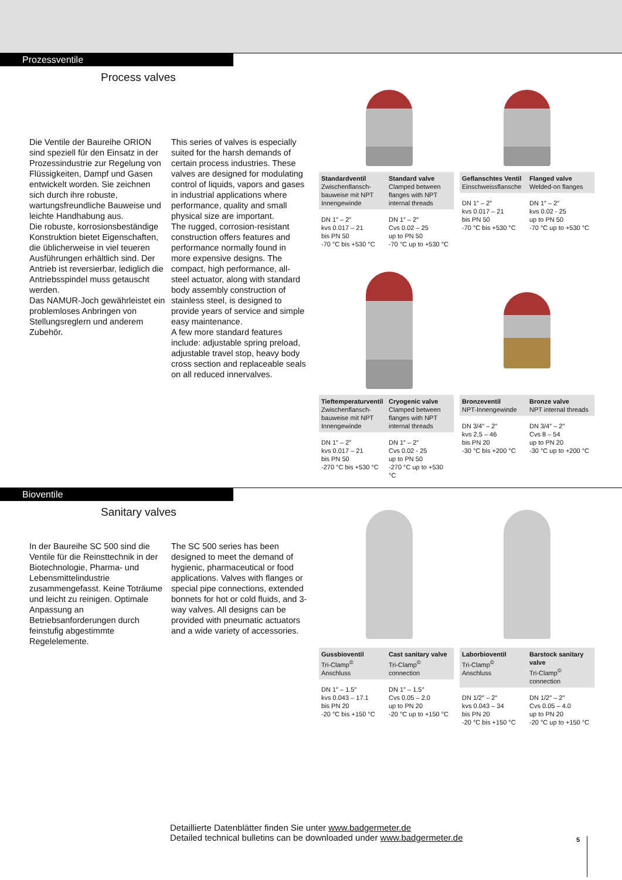Prozessventile
Process valves
Die Ventile der Baureihe ORION sind speziell für den Einsatz in der Prozessindustrie zur Regelung von Flüssigkeiten, Dampf und Gasen entwickelt worden. Sie zeichnen sich durch ihre robuste, wartungsfreundliche Bauweise und leichte Handhabung aus.
Die robuste, korrosionsbeständige Konstruktion bietet Eigenschaften, die üblicherweise in viel teueren Ausführungen erhältlich sind. Der Antrieb ist reversierbar, lediglich die Antriebsspindel muss getauscht werden.
Das NAMUR-Joch gewährleistet ein problemloses Anbringen von Stellungsreglern und anderem Zubehör.
This series of valves is especially suited for the harsh demands of certain process industries. These valves are designed for modulating control of liquids, vapors and gases in industrial applications where performance, quality and small physical size are important.
The rugged, corrosion-resistant construction offers features and performance normally found in more expensive designs. The compact, high performance, all-steel actuator, along with standard body assembly construction of stainless steel, is designed to provide years of service and simple easy maintenance.
A few more standard features include: adjustable spring preload, adjustable travel stop, heavy body cross section and replaceable seals on all reduced innervalves.
| Standardventil Zwischenflansch-bauweise mit NPT Innengewinde | Standard valve Clamped between flanges with NPT internal threads |
| --- | --- |
| DN 1″ – 2″ kvs 0.017 – 21 bis PN 50 -70 °C bis +530 °C | DN 1″ – 2″ Cvs 0.02 – 25 up to PN 50 -70 °C up to +530 °C |
| Geflanschtes Ventil Einschweissflansche | Flanged valve Welded-on flanges |
| --- | --- |
| DN 1″ – 2″ kvs 0.017 – 21 bis PN 50 -70 °C bis +530 °C | DN 1″ – 2″ kvs 0.02 - 25 up to PN 50 -70 °C up to +530 °C |
| Tieftemperaturventil Zwischenflansch-bauweise mit NPT Innengewinde | Cryogenic valve Clamped between flanges with NPT internal threads |
| --- | --- |
| DN 1″ – 2″ kvs 0.017 – 21 bis PN 50 -270 °C bis +530 °C | DN 1″ – 2″ Cvs 0.02 - 25 up to PN 50 -270 °C up to +530 °C |
| Bronzeventil NPT-Innengewinde | Bronze valve NPT internal threads |
| --- | --- |
| DN 3/4″ – 2″ kvs 2,5 – 46 bis PN 20 -30 °C bis +200 °C | DN 3/4″ – 2″ Cvs 8 – 54 up to PN 20 -30 °C up to +200 °C |
Bioventile
Sanitary valves
In der Baureihe SC 500 sind die Ventile für die Reinsttechnik in der Biotechnologie, Pharma- und Lebensmittelindustrie zusammengefasst. Keine Toträume und leicht zu reinigen. Optimale Anpassung an Betriebsanforderungen durch feinstufig abgestimmte Regelelemente.
The SC 500 series has been designed to meet the demand of hygienic, pharmaceutical or food applications. Valves with flanges or special pipe connections, extended bonnets for hot or cold fluids, and 3-way valves. All designs can be provided with pneumatic actuators and a wide variety of accessories.
| Gussbioventil Tri-Clamp<sup>©</sup> Anschluss | Cast sanitary valve Tri-Clamp<sup>©</sup> connection |
| --- | --- |
| DN 1″ – 1.5″ kvs 0.043 – 17.1 bis PN 20 -20 °C bis +150 °C | DN 1″ – 1.5″ Cvs 0.05 – 2.0 up to PN 20 -20 °C up to +150 °C |
| Laborbioventil Tri-Clamp<sup>©</sup> Anschluss | Barstock sanitary valve Tri-Clamp<sup>©</sup> connection |
| --- | --- |
| DN 1/2″ – 2″ kvs 0.043 – 34 bis PN 20 -20 °C bis +150 °C | DN 1/2″ – 2″ Cvs 0.05 – 4.0 up to PN 20 -20 °C up to +150 °C |
Detaillierte Datenblätter finden Sie unter www.badgermeter.de
Detailed technical bulletins can be downloaded under www.badgermeter.de
5